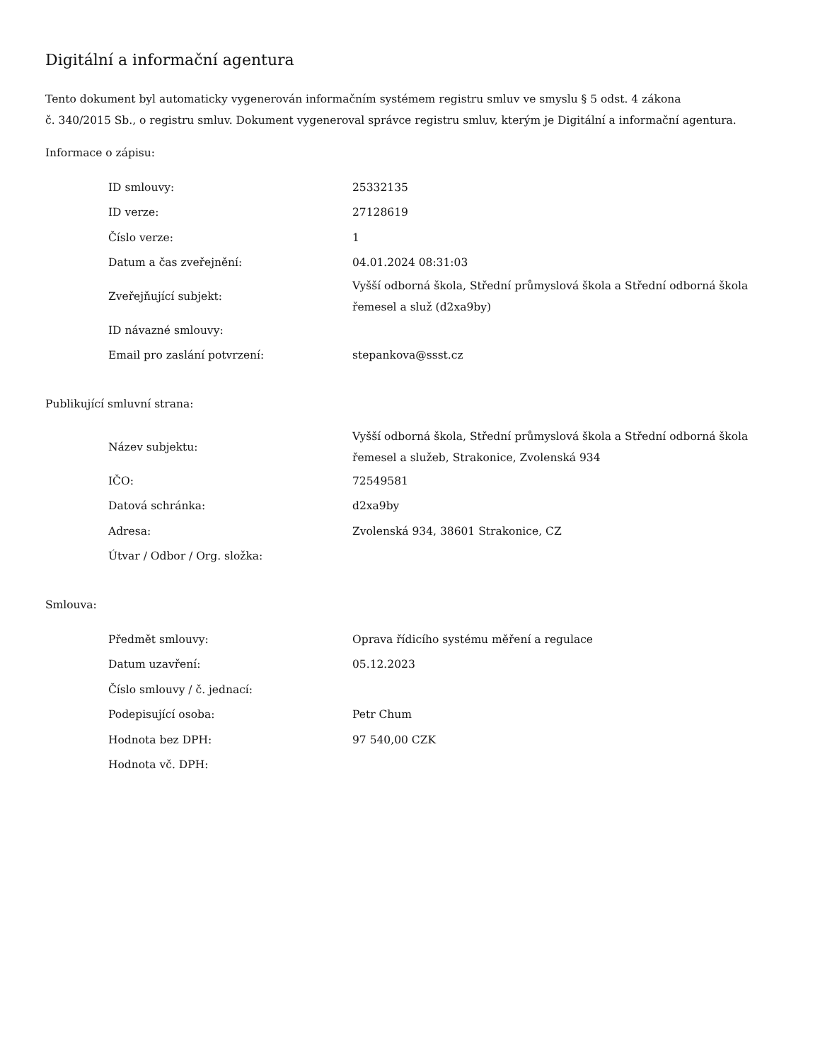Digitální a informační agentura
Tento dokument byl automaticky vygenerován informačním systémem registru smluv ve smyslu § 5 odst. 4 zákona
č. 340/2015 Sb., o registru smluv. Dokument vygeneroval správce registru smluv, kterým je Digitální a informační agentura.
Informace o zápisu:
| ID smlouvy: | 25332135 |
| ID verze: | 27128619 |
| Číslo verze: | 1 |
| Datum a čas zveřejnění: | 04.01.2024 08:31:03 |
| Zveřejňující subjekt: | Vyšší odborná škola, Střední průmyslová škola a Střední odborná škola řemesel a služ (d2xa9by) |
| ID návazné smlouvy: | |
| Email pro zaslání potvrzení: | stepankova@ssst.cz |
Publikující smluvní strana:
| Název subjektu: | Vyšší odborná škola, Střední průmyslová škola a Střední odborná škola řemesel a služeb, Strakonice, Zvolenská 934 |
| IČO: | 72549581 |
| Datová schránka: | d2xa9by |
| Adresa: | Zvolenská 934, 38601 Strakonice, CZ |
| Útvar / Odbor / Org. složka: | |
Smlouva:
| Předmět smlouvy: | Oprava řídicího systému měření a regulace |
| Datum uzavření: | 05.12.2023 |
| Číslo smlouvy / č. jednací: | |
| Podepisující osoba: | Petr Chum |
| Hodnota bez DPH: | 97 540,00 CZK |
| Hodnota vč. DPH: | |